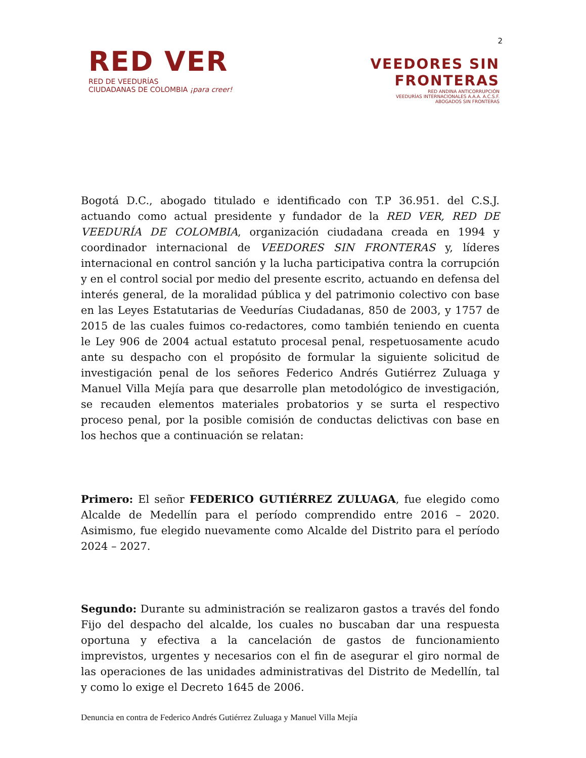2
RED VER
RED DE VEEDURÍAS
CIUDADANAS DE COLOMBIA ¡para creer!
VEEDORES SIN
FRONTERAS
RED ANDINA ANTICORRUPCIÓN
VEEDURÍAS INTERNACIONALES A.A.A. A.C.S.F.
ABOGADOS SIN FRONTERAS
Bogotá D.C., abogado titulado e identificado con T.P 36.951. del C.S.J. actuando como actual presidente y fundador de la RED VER, RED DE VEEDURÍA DE COLOMBIA, organización ciudadana creada en 1994 y coordinador internacional de VEEDORES SIN FRONTERAS y, líderes internacional en control sanción y la lucha participativa contra la corrupción y en el control social por medio del presente escrito, actuando en defensa del interés general, de la moralidad pública y del patrimonio colectivo con base en las Leyes Estatutarias de Veedurías Ciudadanas, 850 de 2003, y 1757 de 2015 de las cuales fuimos co-redactores, como también teniendo en cuenta le Ley 906 de 2004 actual estatuto procesal penal, respetuosamente acudo ante su despacho con el propósito de formular la siguiente solicitud de investigación penal de los señores Federico Andrés Gutiérrez Zuluaga y Manuel Villa Mejía para que desarrolle plan metodológico de investigación, se recauden elementos materiales probatorios y se surta el respectivo proceso penal, por la posible comisión de conductas delictivas con base en los hechos que a continuación se relatan:
Primero: El señor FEDERICO GUTIÉRREZ ZULUAGA, fue elegido como Alcalde de Medellín para el período comprendido entre 2016 – 2020. Asimismo, fue elegido nuevamente como Alcalde del Distrito para el período 2024 – 2027.
Segundo: Durante su administración se realizaron gastos a través del fondo Fijo del despacho del alcalde, los cuales no buscaban dar una respuesta oportuna y efectiva a la cancelación de gastos de funcionamiento imprevistos, urgentes y necesarios con el fin de asegurar el giro normal de las operaciones de las unidades administrativas del Distrito de Medellín, tal y como lo exige el Decreto 1645 de 2006.
Denuncia en contra de Federico Andrés Gutiérrez Zuluaga y Manuel Villa Mejía